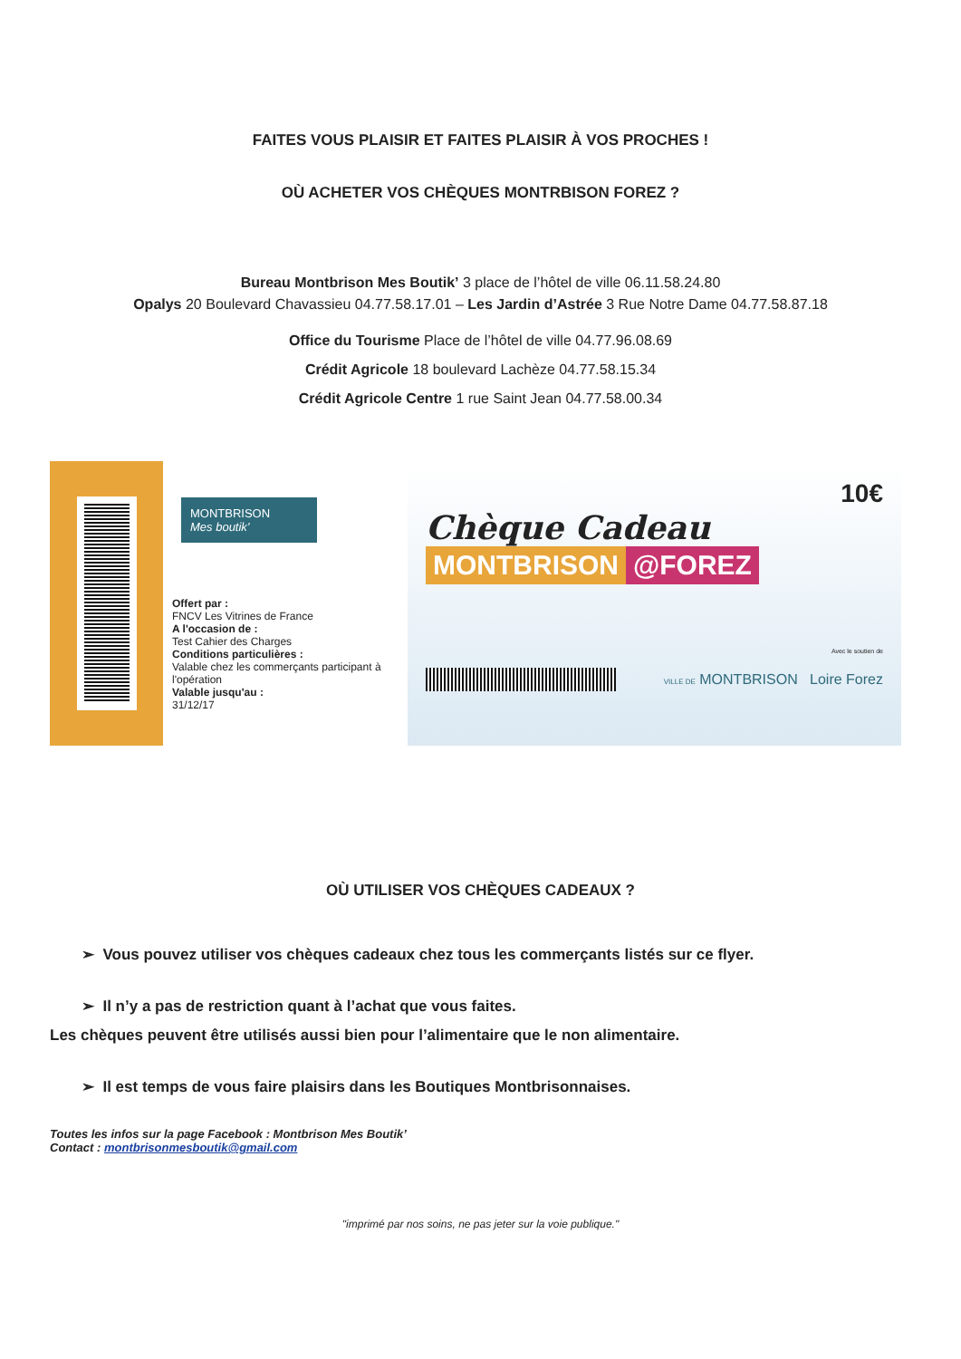FAITES VOUS PLAISIR ET FAITES PLAISIR À VOS PROCHES !
OÙ ACHETER VOS CHÈQUES MONTRBISON FOREZ ?
Bureau Montbrison Mes Boutik’ 3 place de l’hôtel de ville 06.11.58.24.80
Opalys 20 Boulevard Chavassieu 04.77.58.17.01 – Les Jardin d’Astrée 3 Rue Notre Dame 04.77.58.87.18
Office du Tourisme Place de l’hôtel de ville 04.77.96.08.69
Crédit Agricole 18 boulevard Lachèze 04.77.58.15.34
Crédit Agricole Centre 1 rue Saint Jean 04.77.58.00.34
MONTBRISON
Mes boutik’
Offert par :
FNCV Les Vitrines de France
A l'occasion de :
Test Cahier des Charges
Conditions particulières :
Valable chez les commerçants participant à l'opération
Valable jusqu'au :
31/12/17
10€
Chèque Cadeau
MONTBRISON @FOREZ
Avec le soutien de
VILLE DE MONTBRISON Loire Forez
OÙ UTILISER VOS CHÈQUES CADEAUX ?
➢ Vous pouvez utiliser vos chèques cadeaux chez tous les commerçants listés sur ce flyer.
➢ Il n’y a pas de restriction quant à l’achat que vous faites.
Les chèques peuvent être utilisés aussi bien pour l’alimentaire que le non alimentaire.
➢ Il est temps de vous faire plaisirs dans les Boutiques Montbrisonnaises.
Toutes les infos sur la page Facebook : Montbrison Mes Boutik’
Contact : montbrisonmesboutik@gmail.com
"imprimé par nos soins, ne pas jeter sur la voie publique."